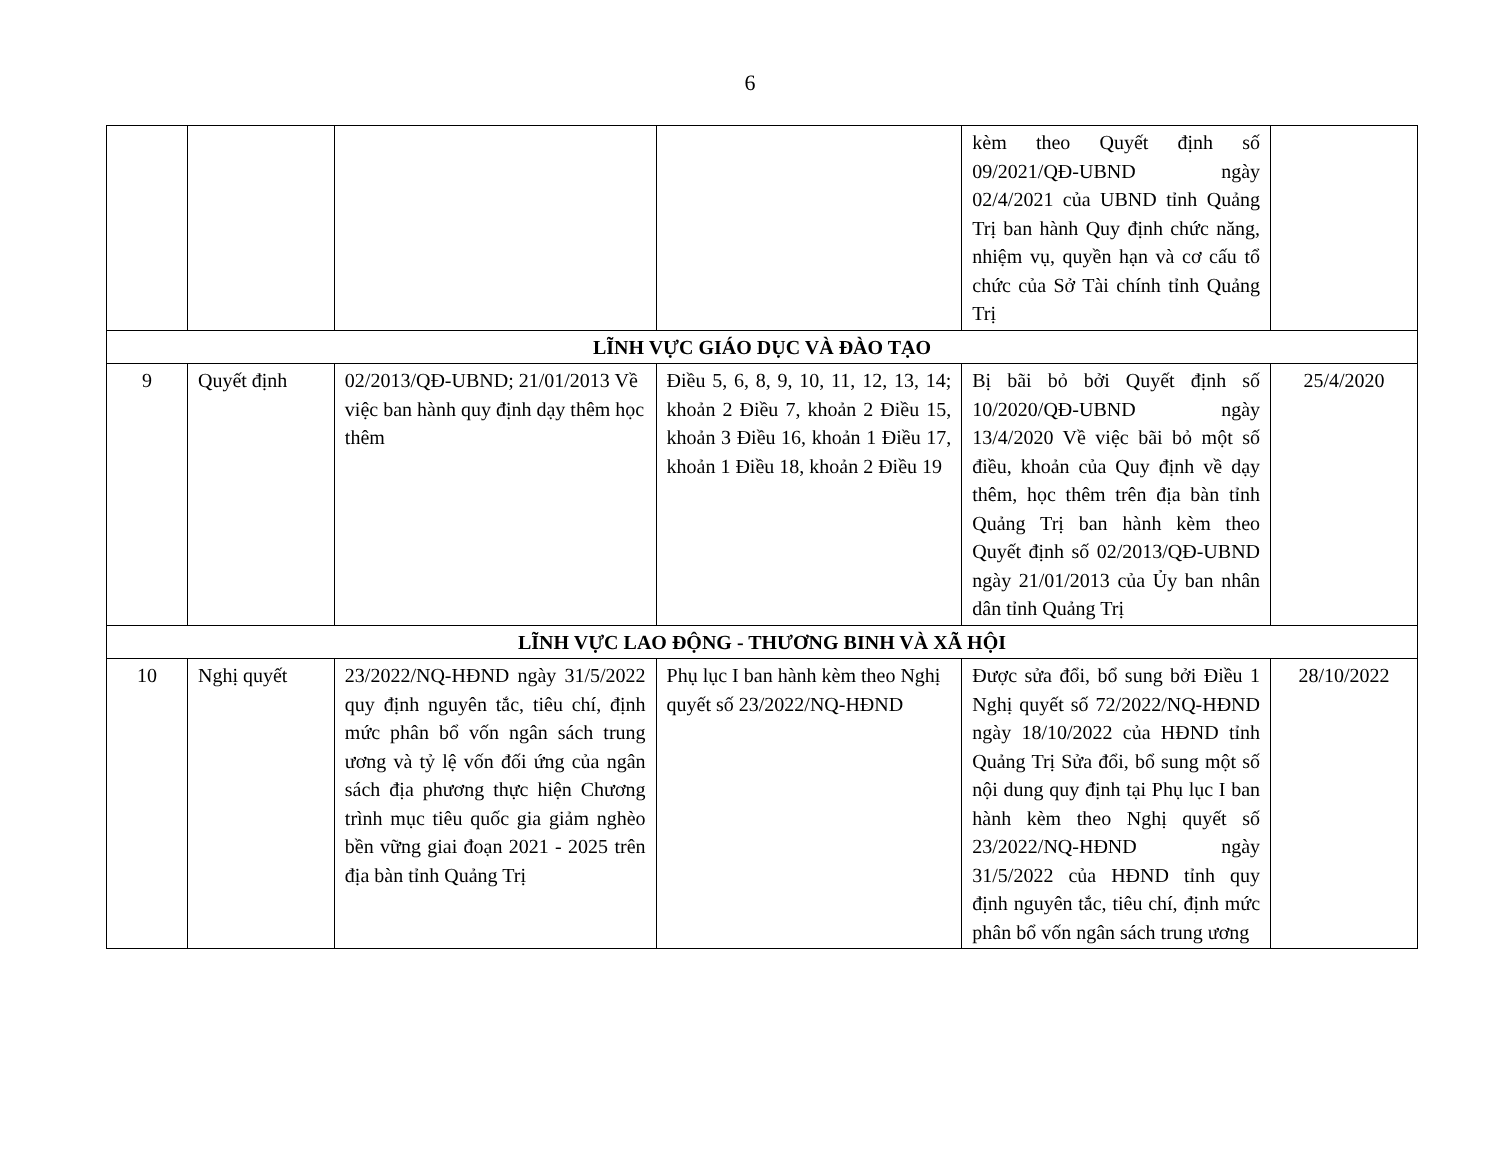6
| | | | | kèm theo Quyết định số 09/2021/QĐ-UBND ngày 02/4/2021 của UBND tỉnh Quảng Trị ban hành Quy định chức năng, nhiệm vụ, quyền hạn và cơ cấu tổ chức của Sở Tài chính tỉnh Quảng Trị | |
| LĨNH VỰC GIÁO DỤC VÀ ĐÀO TẠO | | | | | |
| 9 | Quyết định | 02/2013/QĐ-UBND; 21/01/2013 Về việc ban hành quy định dạy thêm học thêm | Điều 5, 6, 8, 9, 10, 11, 12, 13, 14; khoản 2 Điều 7, khoản 2 Điều 15, khoản 3 Điều 16, khoản 1 Điều 17, khoản 1 Điều 18, khoản 2 Điều 19 | Bị bãi bỏ bởi Quyết định số 10/2020/QĐ-UBND ngày 13/4/2020 Về việc bãi bỏ một số điều, khoản của Quy định về dạy thêm, học thêm trên địa bàn tỉnh Quảng Trị ban hành kèm theo Quyết định số 02/2013/QĐ-UBND ngày 21/01/2013 của Ủy ban nhân dân tỉnh Quảng Trị | 25/4/2020 |
| LĨNH VỰC LAO ĐỘNG - THƯƠNG BINH VÀ XÃ HỘI | | | | | |
| 10 | Nghị quyết | 23/2022/NQ-HĐND ngày 31/5/2022 quy định nguyên tắc, tiêu chí, định mức phân bổ vốn ngân sách trung ương và tỷ lệ vốn đối ứng của ngân sách địa phương thực hiện Chương trình mục tiêu quốc gia giảm nghèo bền vững giai đoạn 2021 - 2025 trên địa bàn tỉnh Quảng Trị | Phụ lục I ban hành kèm theo Nghị quyết số 23/2022/NQ-HĐND | Được sửa đổi, bổ sung bởi Điều 1 Nghị quyết số 72/2022/NQ-HĐND ngày 18/10/2022 của HĐND tỉnh Quảng Trị Sửa đổi, bổ sung một số nội dung quy định tại Phụ lục I ban hành kèm theo Nghị quyết số 23/2022/NQ-HĐND ngày 31/5/2022 của HĐND tỉnh quy định nguyên tắc, tiêu chí, định mức phân bổ vốn ngân sách trung ương | 28/10/2022 |